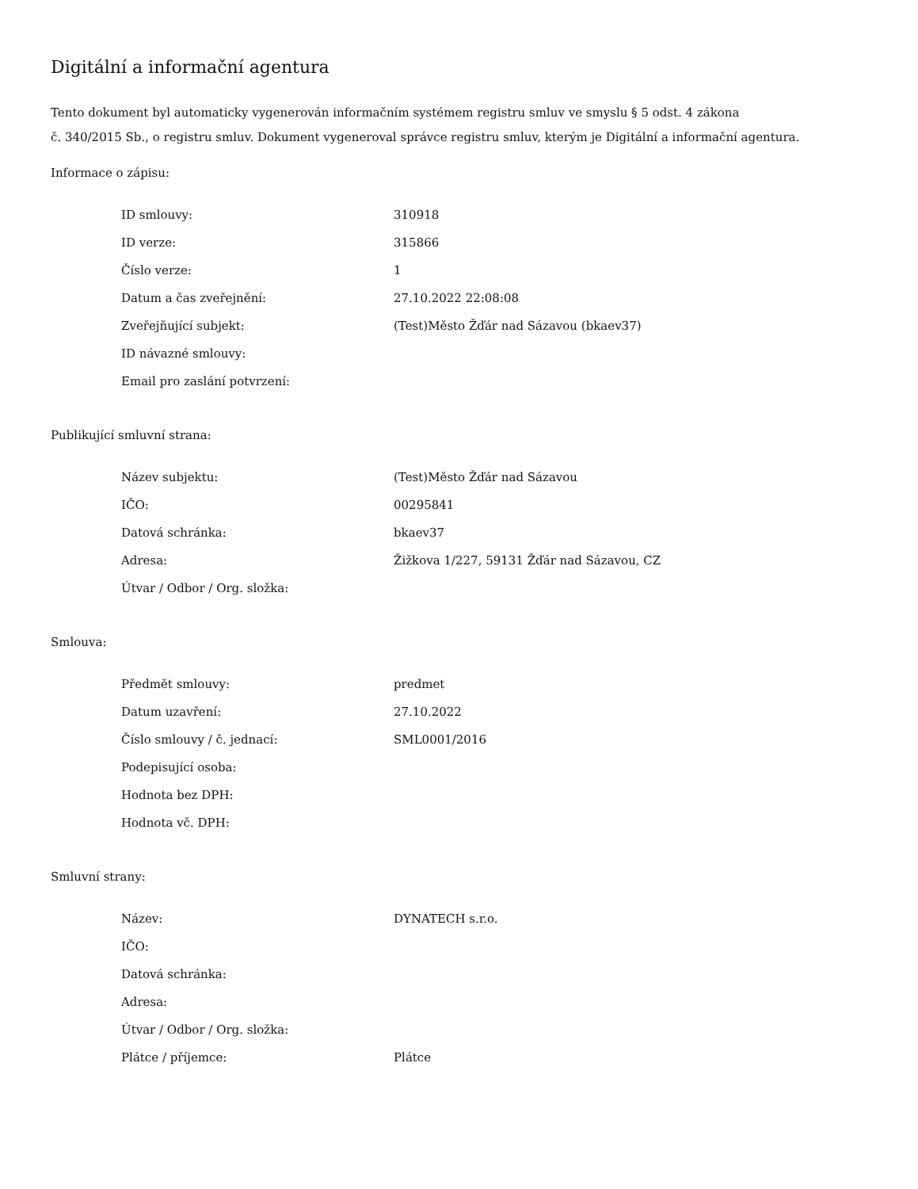Digitální a informační agentura
Tento dokument byl automaticky vygenerován informačním systémem registru smluv ve smyslu § 5 odst. 4 zákona
č. 340/2015 Sb., o registru smluv. Dokument vygeneroval správce registru smluv, kterým je Digitální a informační agentura.
Informace o zápisu:
| ID smlouvy: | 310918 |
| ID verze: | 315866 |
| Číslo verze: | 1 |
| Datum a čas zveřejnění: | 27.10.2022 22:08:08 |
| Zveřejňující subjekt: | (Test)Město Žďár nad Sázavou (bkaev37) |
| ID návazné smlouvy: | |
| Email pro zaslání potvrzení: | |
Publikující smluvní strana:
| Název subjektu: | (Test)Město Žďár nad Sázavou |
| IČO: | 00295841 |
| Datová schránka: | bkaev37 |
| Adresa: | Žižkova 1/227, 59131 Žďár nad Sázavou, CZ |
| Útvar / Odbor / Org. složka: | |
Smlouva:
| Předmět smlouvy: | predmet |
| Datum uzavření: | 27.10.2022 |
| Číslo smlouvy / č. jednací: | SML0001/2016 |
| Podepisující osoba: | |
| Hodnota bez DPH: | |
| Hodnota vč. DPH: | |
Smluvní strany:
| Název: | DYNATECH s.r.o. |
| IČO: | |
| Datová schránka: | |
| Adresa: | |
| Útvar / Odbor / Org. složka: | |
| Plátce / příjemce: | Plátce |